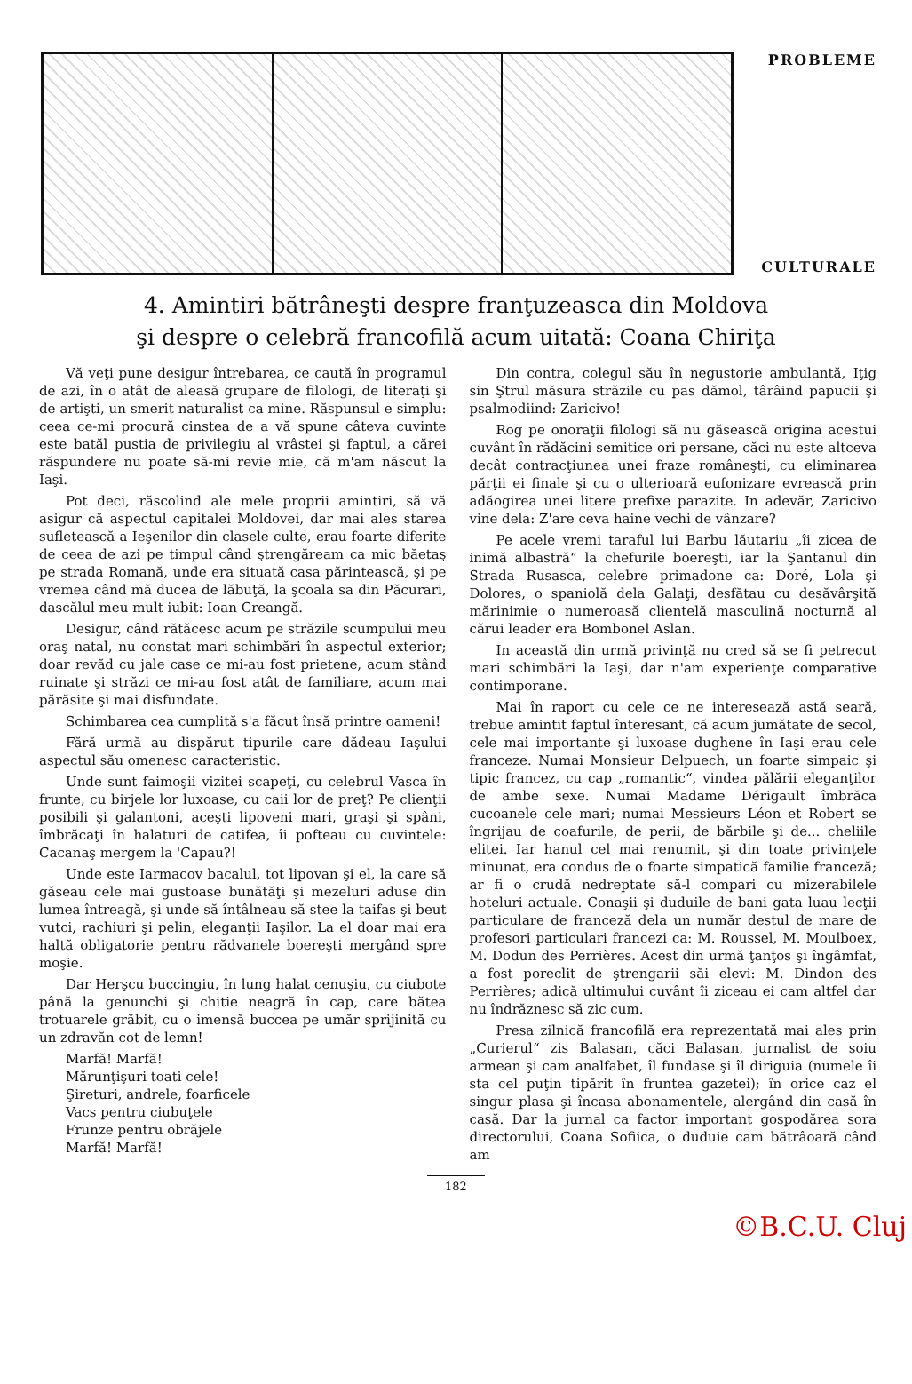PROBLEME
CULTURALE
4. Amintiri bătrâneşti despre franţuzeasca din Moldova
şi despre o celebră francofilă acum uitată: Coana Chiriţa
Vă veţi pune desigur întrebarea, ce caută în programul de azi, în o atât de aleasă grupare de filologi, de literaţi şi de artişti, un smerit naturalist ca mine. Răspunsul e simplu: ceea ce-mi procură cinstea de a vă spune câteva cuvinte este batăl pustia de privilegiu al vrâstei şi faptul, a cărei răspundere nu poate să-mi revie mie, că m'am născut la Iaşi.
Pot deci, răscolind ale mele proprii amintiri, să vă asigur că aspectul capitalei Moldovei, dar mai ales starea sufletească a Ieşenilor din clasele culte, erau foarte diferite de ceea de azi pe timpul când ştrengăream ca mic băetaş pe strada Romană, unde era situată casa părintească, şi pe vremea când mă ducea de lăbuţă, la şcoala sa din Păcurari, dascălul meu mult iubit: Ioan Creangă.
Desigur, când rătăcesc acum pe străzile scumpului meu oraş natal, nu constat mari schimbări în aspectul exterior; doar revăd cu jale case ce mi-au fost prietene, acum stând ruinate şi străzi ce mi-au fost atât de familiare, acum mai părăsite şi mai disfundate.
Schimbarea cea cumplită s'a făcut însă printre oameni!
Fără urmă au dispărut tipurile care dădeau Iaşului aspectul său omenesc caracteristic.
Unde sunt faimoşii vizitei scapeţi, cu celebrul Vasca în frunte, cu birjele lor luxoase, cu caii lor de preţ? Pe clienţii posibili şi galantoni, aceşti lipoveni mari, graşi şi spâni, îmbrăcaţi în halaturi de catifea, îi pofteau cu cuvintele: Cacanaş mergem la 'Capau?!
Unde este Iarmacov bacalul, tot lipovan şi el, la care să găseau cele mai gustoase bunătăţi şi mezeluri aduse din lumea întreagă, şi unde să întâlneau să stee la taifas şi beut vutci, rachiuri şi pelin, eleganţii Iaşilor. La el doar mai era haltă obligatorie pentru rădvanele boereşti mergând spre moşie.
Dar Herşcu buccingiu, în lung halat cenuşiu, cu ciubote până la genunchi şi chitie neagră în cap, care bătea trotuarele grăbit, cu o imensă buccea pe umăr sprijinită cu un zdravăn cot de lemn!
Marfă! Marfă!
Mărunţişuri toati cele!
Şireturi, andrele, foarficele
Vacs pentru ciubuţele
Frunze pentru obrăjele
Marfă! Marfă!
Din contra, colegul său în negustorie ambulantă, Iţig sin Ştrul măsura străzile cu pas dămol, târâind papucii şi psalmodiind: Zaricivo!
Rog pe onoraţii filologi să nu găsească origina acestui cuvânt în rădăcini semitice ori persane, căci nu este altceva decât contracţiunea unei fraze româneşti, cu eliminarea părţii ei finale şi cu o ulterioară eufonizare evrească prin adăogirea unei litere prefixe parazite. In adevăr, Zaricivo vine dela: Z'are ceva haine vechi de vânzare?
Pe acele vremi taraful lui Barbu lăutariu „îi zicea de inimă albastră“ la chefurile boereşti, iar la Şantanul din Strada Rusasca, celebre primadone ca: Doré, Lola şi Dolores, o spaniolă dela Galaţi, desfătau cu desăvârşită mărinimie o numeroasă clientelă masculină nocturnă al cărui leader era Bombonel Aslan.
In această din urmă privinţă nu cred să se fi petrecut mari schimbări la Iaşi, dar n'am experienţe comparative contimporane.
Mai în raport cu cele ce ne interesează astă seară, trebue amintit faptul înteresant, că acum jumătate de secol, cele mai importante şi luxoase dughene în Iaşi erau cele franceze. Numai Monsieur Delpuech, un foarte simpaic şi tipic francez, cu cap „romantic“, vindea pălării eleganţilor de ambe sexe. Numai Madame Dérigault îmbrăca cucoanele cele mari; numai Messieurs Léon et Robert se îngrijau de coafurile, de perii, de bărbile şi de... cheliile elitei. Iar hanul cel mai renumit, şi din toate privinţele minunat, era condus de o foarte simpatică familie franceză; ar fi o crudă nedreptate să-l compari cu mizerabilele hoteluri actuale. Conaşii şi duduile de bani gata luau lecţii particulare de franceză dela un număr destul de mare de profesori particulari francezi ca: M. Roussel, M. Moulboex, M. Dodun des Perrières. Acest din urmă ţanţos şi îngâmfat, a fost poreclit de ştrengarii săi elevi: M. Dindon des Perrières; adică ultimului cuvânt îi ziceau ei cam altfel dar nu îndrăznesc să zic cum.
Presa zilnică francofilă era reprezentată mai ales prin „Curierul“ zis Balasan, căci Balasan, jurnalist de soiu armean şi cam analfabet, îl fundase şi îl diriguia (numele îi sta cel puţin tipărit în fruntea gazetei); în orice caz el singur plasa şi încasa abonamentele, alergând din casă în casă. Dar la jurnal ca factor important gospodărea sora directorului, Coana Sofiica, o duduie cam bătrâoară când am
182
©B.C.U. Cluj